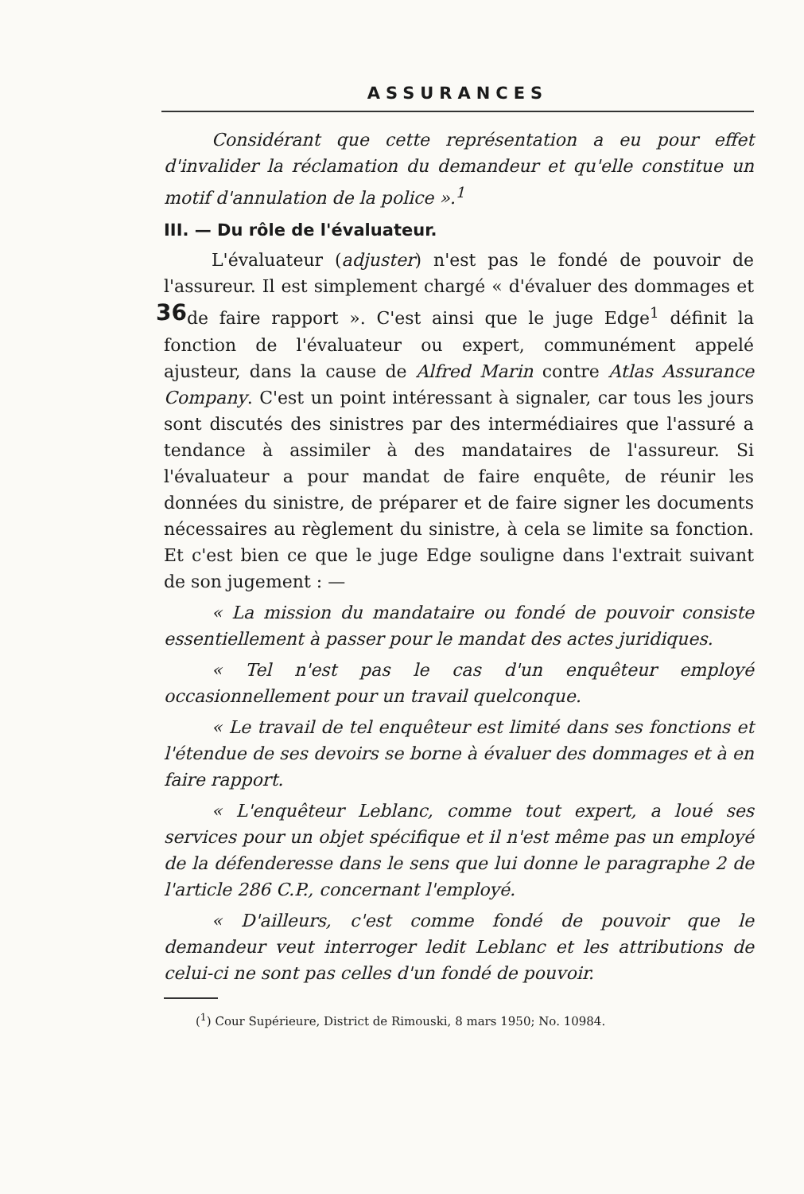ASSURANCES
Considérant que cette représentation a eu pour effet d'invalider la réclamation du demandeur et qu'elle constitue un motif d'annulation de la police ».<sup>1</sup>
III. — Du rôle de l'évaluateur.
L'évaluateur (adjuster) n'est pas le fondé de pouvoir de l'assureur. Il est simplement chargé « d'évaluer des dommages et de faire rapport ». C'est ainsi que le juge Edge<sup>1</sup> 36 définit la fonction de l'évaluateur ou expert, communément appelé ajusteur, dans la cause de Alfred Marin contre Atlas Assurance Company. C'est un point intéressant à signaler, car tous les jours sont discutés des sinistres par des intermédiaires que l'assuré a tendance à assimiler à des mandataires de l'assureur. Si l'évaluateur a pour mandat de faire enquête, de réunir les données du sinistre, de préparer et de faire signer les documents nécessaires au règlement du sinistre, à cela se limite sa fonction. Et c'est bien ce que le juge Edge souligne dans l'extrait suivant de son jugement : —
« La mission du mandataire ou fondé de pouvoir consiste essentiellement à passer pour le mandat des actes juridiques.
« Tel n'est pas le cas d'un enquêteur employé occasionnellement pour un travail quelconque.
« Le travail de tel enquêteur est limité dans ses fonctions et l'étendue de ses devoirs se borne à évaluer des dommages et à en faire rapport.
« L'enquêteur Leblanc, comme tout expert, a loué ses services pour un objet spécifique et il n'est même pas un employé de la défenderesse dans le sens que lui donne le paragraphe 2 de l'article 286 C.P., concernant l'employé.
« D'ailleurs, c'est comme fondé de pouvoir que le demandeur veut interroger ledit Leblanc et les attributions de celui-ci ne sont pas celles d'un fondé de pouvoir.
(<sup>1</sup>) Cour Supérieure, District de Rimouski, 8 mars 1950; No. 10984.